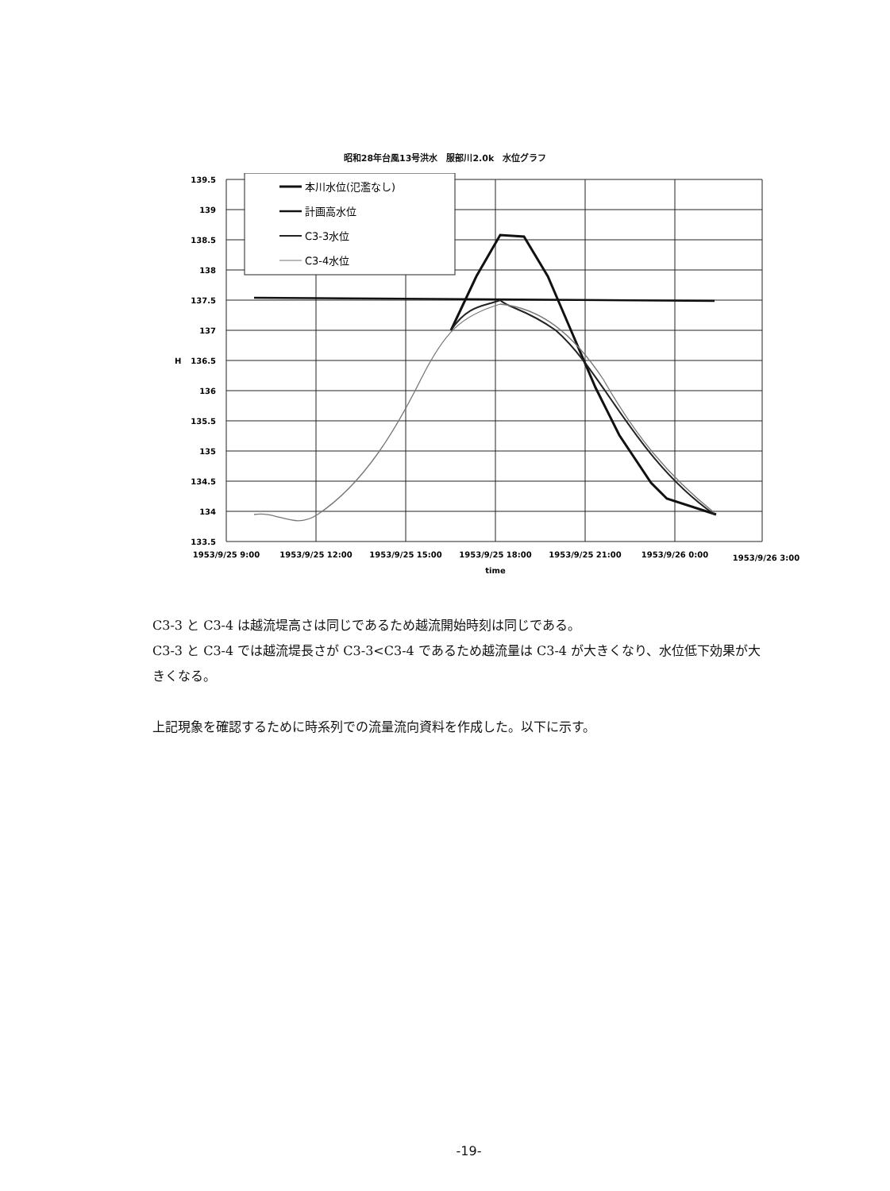昭和28年台風13号洪水　服部川2.0k　水位グラフ
139.5
139
138.5
138
137.5
137
136.5
136
135.5
135
134.5
134
133.5
H
1953/9/25 9:00
1953/9/25 12:00
1953/9/25 15:00
1953/9/25 18:00
1953/9/25 21:00
1953/9/26 0:00
1953/9/26 3:00
time
本川水位(氾濫なし)
計画高水位
C3-3水位
C3-4水位
C3-3 と C3-4 は越流堤高さは同じであるため越流開始時刻は同じである。
C3-3 と C3-4 では越流堤長さが C3-3<C3-4 であるため越流量は C3-4 が大きくなり、水位低下効果が大きくなる。
上記現象を確認するために時系列での流量流向資料を作成した。以下に示す。
-19-